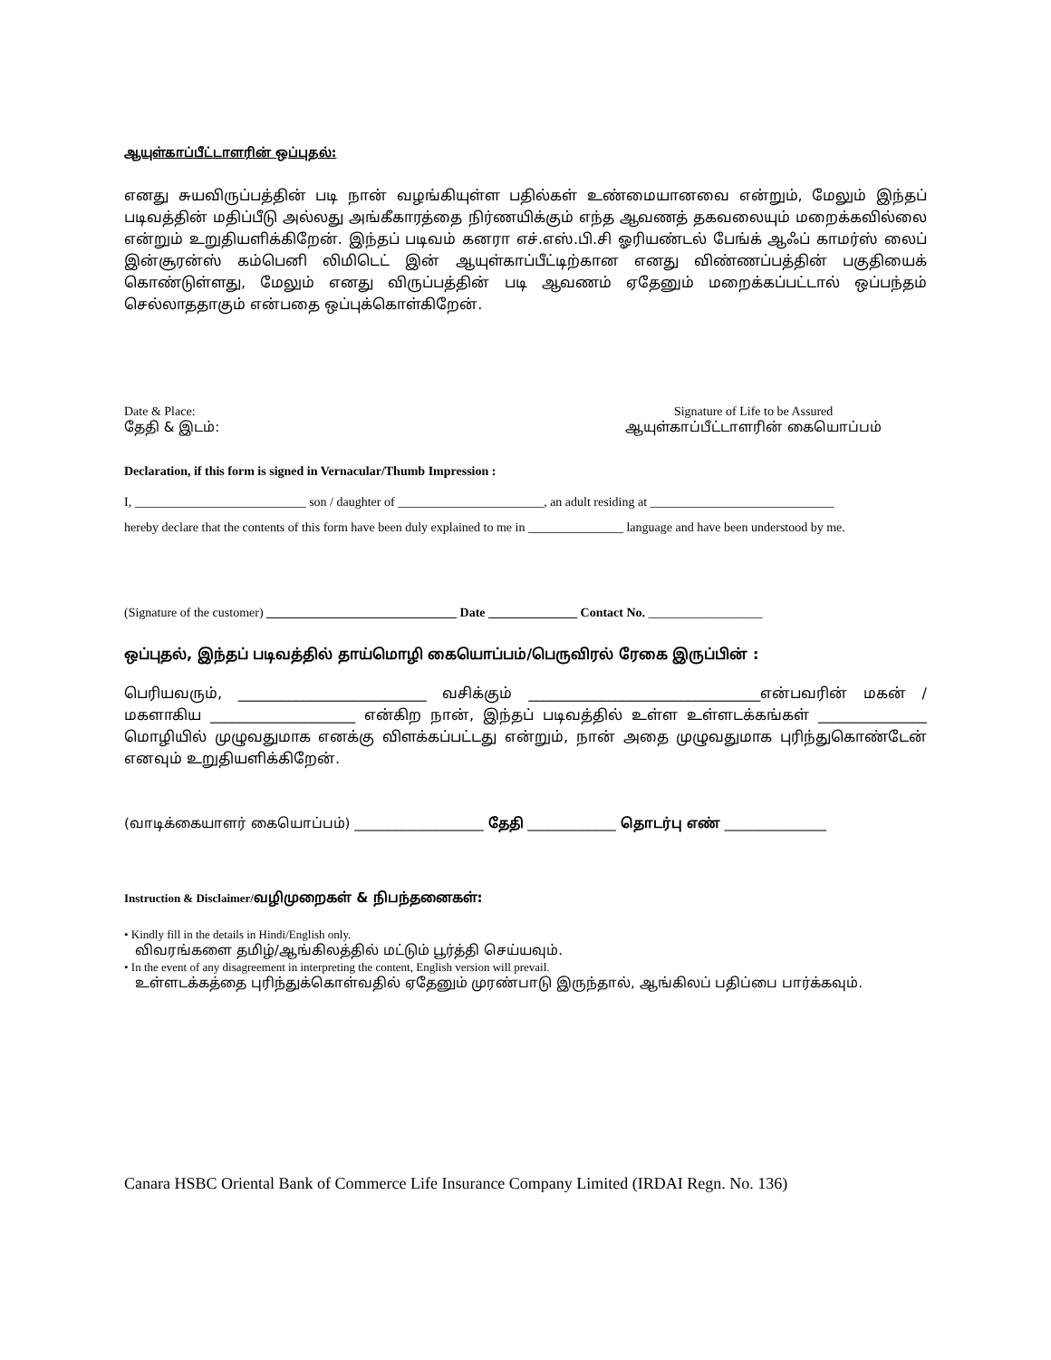ஆயுள்காப்பீட்டாளரின் ஒப்புதல்:
எனது சுயவிருப்பத்தின் படி நான் வழங்கியுள்ள பதில்கள் உண்மையானவை என்றும், மேலும் இந்தப் படிவத்தின் மதிப்பீடு அல்லது அங்கீகாரத்தை நிர்ணயிக்கும் எந்த ஆவணத் தகவலையும் மறைக்கவில்லை என்றும் உறுதியளிக்கிறேன். இந்தப் படிவம் கனரா எச்.எஸ்.பி.சி ஓரியண்டல் பேங்க் ஆஃப் காமர்ஸ் லைப் இன்சூரன்ஸ் கம்பெனி லிமிடெட் இன் ஆயுள்காப்பீட்டிற்கான எனது விண்ணப்பத்தின் பகுதியைக் கொண்டுள்ளது, மேலும் எனது விருப்பத்தின் படி ஆவணம் ஏதேனும் மறைக்கப்பட்டால் ஒப்பந்தம் செல்லாததாகும் என்பதை ஒப்புக்கொள்கிறேன்.
Date & Place:
தேதி & இடம்:
Signature of Life to be Assured
ஆயுள்காப்பீட்டாளரின் கையொப்பம்
Declaration, if this form is signed in Vernacular/Thumb Impression :
I, ___________________________ son / daughter of _______________________, an adult residing at _____________________________
hereby declare that the contents of this form have been duly explained to me in _______________ language and have been understood by me.
(Signature of the customer) ______________________________ Date ______________ Contact No. __________________
ஒப்புதல், இந்தப் படிவத்தில் தாய்மொழி கையொப்பம்/பெருவிரல் ரேகை இருப்பின் :
பெரியவரும், __________________________ வசிக்கும் ________________________________என்பவரின் மகன் / மகளாகிய ____________________ என்கிற நான், இந்தப் படிவத்தில் உள்ள உள்ளடக்கங்கள் _______________ மொழியில் முழுவதுமாக எனக்கு விளக்கப்பட்டது என்றும், நான் அதை முழுவதுமாக புரிந்துகொண்டேன் எனவும் உறுதியளிக்கிறேன்.
(வாடிக்கையாளர் கையொப்பம்) ___________________ தேதி _____________ தொடர்பு எண் _______________
Instruction & Disclaimer/வழிமுறைகள் & நிபந்தனைகள்:
• Kindly fill in the details in Hindi/English only.
விவரங்களை தமிழ்/ஆங்கிலத்தில் மட்டும் பூர்த்தி செய்யவும்.
• In the event of any disagreement in interpreting the content, English version will prevail.
உள்ளடக்கத்தை புரிந்துக்கொள்வதில் ஏதேனும் முரண்பாடு இருந்தால், ஆங்கிலப் பதிப்பை பார்க்கவும்.
Canara HSBC Oriental Bank of Commerce Life Insurance Company Limited (IRDAI Regn. No. 136)